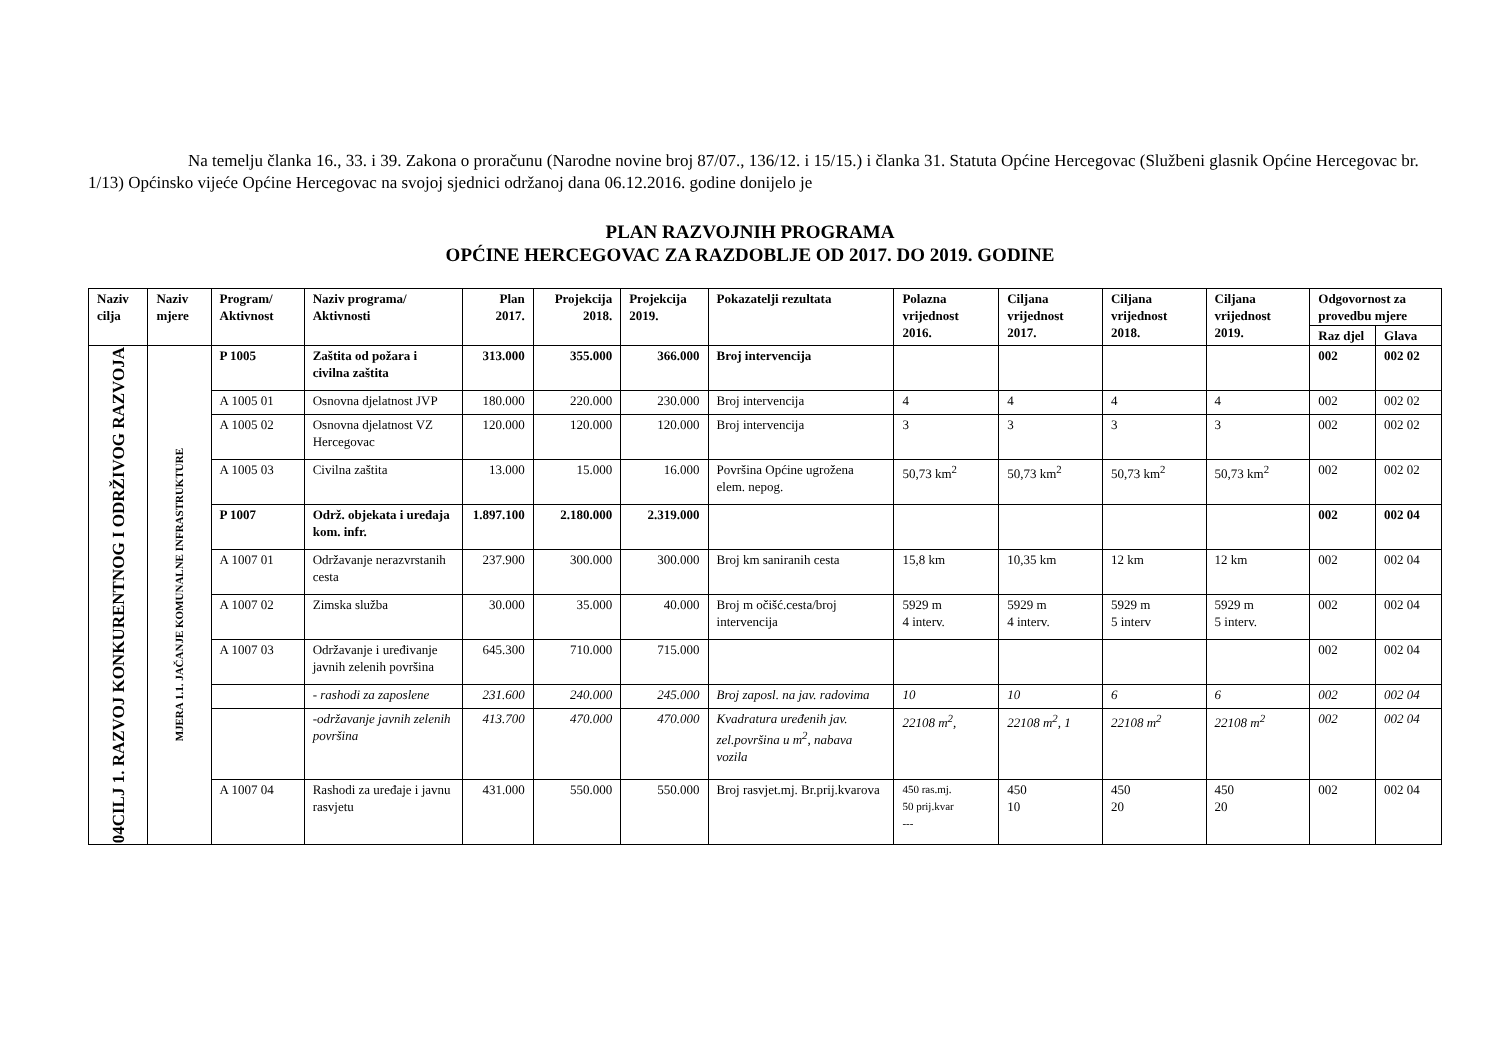Na temelju članka 16., 33. i 39. Zakona o proračunu (Narodne novine broj 87/07., 136/12. i 15/15.) i članka 31. Statuta Općine Hercegovac (Službeni glasnik Općine Hercegovac br. 1/13) Općinsko vijeće Općine Hercegovac na svojoj sjednici održanoj dana 06.12.2016. godine donijelo je
PLAN RAZVOJNIH PROGRAMA
OPĆINE HERCEGOVAC ZA RAZDOBLJE OD 2017. DO 2019. GODINE
| Naziv cilja | Naziv mjere | Program/ Aktivnost | Naziv programa/ Aktivnosti | Plan 2017. | Projekcija 2018. | Projekcija 2019. | Pokazatelji rezultata | Polazna vrijednost 2016. | Ciljana vrijednost 2017. | Ciljana vrijednost 2018. | Ciljana vrijednost 2019. | Odgovornost za provedbu mjere | |
| --- | --- | --- | --- | --- | --- | --- | --- | --- | --- | --- | --- | --- | --- |
| | | | | | | | | | | | | Raz djel | Glava |
| 04CILJ 1. RAZVOJ KONKURENTNOG I ODRŽIVOG RAZVOJA | MJERA 1.1. JAČANJE KOMUNALNE INFRASTRUKTURE | P 1005 | Zaštita od požara i civilna zaštita | 313.000 | 355.000 | 366.000 | Broj intervencija | | | | | 002 | 002 02 |
| | | A 1005 01 | Osnovna djelatnost JVP | 180.000 | 220.000 | 230.000 | Broj intervencija | 4 | 4 | 4 | 4 | 002 | 002 02 |
| | | A 1005 02 | Osnovna djelatnost VZ Hercegovac | 120.000 | 120.000 | 120.000 | Broj intervencija | 3 | 3 | 3 | 3 | 002 | 002 02 |
| | | A 1005 03 | Civilna zaštita | 13.000 | 15.000 | 16.000 | Površina Općine ugrožena elem. nepog. | 50,73 km<sup>2</sup> | 50,73 km<sup>2</sup> | 50,73 km<sup>2</sup> | 50,73 km<sup>2</sup> | 002 | 002 02 |
| | | P 1007 | Održ. objekata i uređaja kom. infr. | 1.897.100 | 2.180.000 | 2.319.000 | | | | | | 002 | 002 04 |
| | | A 1007 01 | Održavanje nerazvrstanih cesta | 237.900 | 300.000 | 300.000 | Broj km saniranih cesta | 15,8 km | 10,35 km | 12 km | 12 km | 002 | 002 04 |
| | | A 1007 02 | Zimska služba | 30.000 | 35.000 | 40.000 | Broj m očišć.cesta/broj intervencija | 5929 m 4 interv. | 5929 m 4 interv. | 5929 m 5 interv | 5929 m 5 interv. | 002 | 002 04 |
| | | A 1007 03 | Održavanje i uređivanje javnih zelenih površina | 645.300 | 710.000 | 715.000 | | | | | | 002 | 002 04 |
| | | | - rashodi za zaposlene | 231.600 | 240.000 | 245.000 | Broj zaposl. na jav. radovima | 10 | 10 | 6 | 6 | 002 | 002 04 |
| | | | -održavanje javnih zelenih površina | 413.700 | 470.000 | 470.000 | Kvadratura uređenih jav. zel.površina u m<sup>2</sup>, nabava vozila | 22108 m<sup>2</sup>, | 22108 m<sup>2</sup>, 1 | 22108 m<sup>2</sup> | 22108 m<sup>2</sup> | 002 | 002 04 |
| | | A 1007 04 | Rashodi za uređaje i javnu rasvjetu | 431.000 | 550.000 | 550.000 | Broj rasvjet.mj. Br.prij.kvarova | 450 ras.mj. 50 prij.kvar --- | 450 10 | 450 20 | 450 20 | 002 | 002 04 |